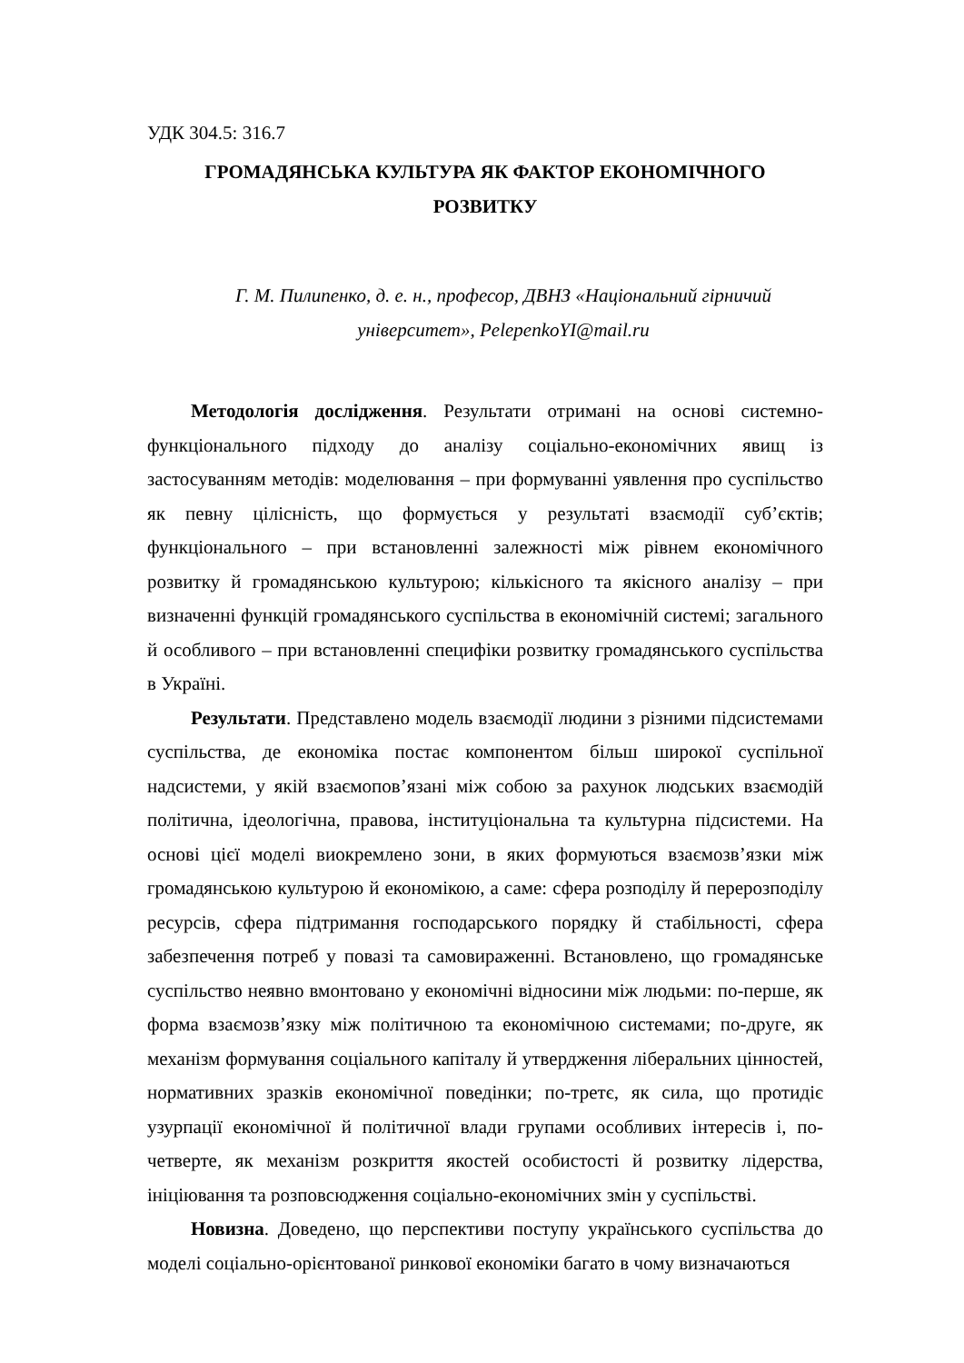УДК 304.5: 316.7
ГРОМАДЯНСЬКА КУЛЬТУРА ЯК ФАКТОР ЕКОНОМІЧНОГО
РОЗВИТКУ
Г. М. Пилипенко, д. е. н., професор, ДВНЗ «Національний гірничий
університет», PelepenkoYI@mail.ru
Методологія дослідження. Результати отримані на основі системно-функціонального підходу до аналізу соціально-економічних явищ із застосуванням методів: моделювання – при формуванні уявлення про суспільство як певну цілісність, що формується у результаті взаємодії суб’єктів; функціонального – при встановленні залежності між рівнем економічного розвитку й громадянською культурою; кількісного та якісного аналізу – при визначенні функцій громадянського суспільства в економічній системі; загального й особливого – при встановленні специфіки розвитку громадянського суспільства в Україні.
Результати. Представлено модель взаємодії людини з різними підсистемами суспільства, де економіка постає компонентом більш широкої суспільної надсистеми, у якій взаємопов’язані між собою за рахунок людських взаємодій політична, ідеологічна, правова, інституціональна та культурна підсистеми. На основі цієї моделі виокремлено зони, в яких формуються взаємозв’язки між громадянською культурою й економікою, а саме: сфера розподілу й перерозподілу ресурсів, сфера підтримання господарського порядку й стабільності, сфера забезпечення потреб у повазі та самовираженні. Встановлено, що громадянське суспільство неявно вмонтовано у економічні відносини між людьми: по-перше, як форма взаємозв’язку між політичною та економічною системами; по-друге, як механізм формування соціального капіталу й утвердження ліберальних цінностей, нормативних зразків економічної поведінки; по-третє, як сила, що протидіє узурпації економічної й політичної влади групами особливих інтересів і, по-четверте, як механізм розкриття якостей особистості й розвитку лідерства, ініціювання та розповсюдження соціально-економічних змін у суспільстві.
Новизна. Доведено, що перспективи поступу українського суспільства до моделі соціально-орієнтованої ринкової економіки багато в чому визначаються